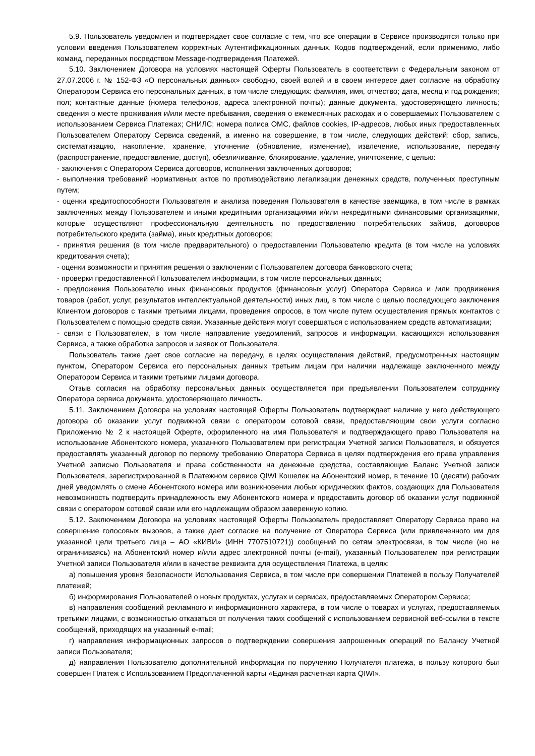5.9. Пользователь уведомлен и подтверждает свое согласие с тем, что все операции в Сервисе производятся только при условии введения Пользователем корректных Аутентификационных данных, Кодов подтверждений, если применимо, либо команд, переданных посредством Message-подтверждения Платежей.
5.10. Заключением Договора на условиях настоящей Оферты Пользователь в соответствии с Федеральным законом от 27.07.2006 г. № 152-ФЗ «О персональных данных» свободно, своей волей и в своем интересе дает согласие на обработку Оператором Сервиса его персональных данных, в том числе следующих: фамилия, имя, отчество; дата, месяц и год рождения; пол; контактные данные (номера телефонов, адреса электронной почты); данные документа, удостоверяющего личность; сведения о месте проживания и/или месте пребывания, сведения о ежемесячных расходах и о совершаемых Пользователем с использованием Сервиса Платежах; СНИЛС; номера полиса ОМС, файлов cookies, IP-адресов, любых иных предоставленных Пользователем Оператору Сервиса сведений, а именно на совершение, в том числе, следующих действий: сбор, запись, систематизацию, накопление, хранение, уточнение (обновление, изменение), извлечение, использование, передачу (распространение, предоставление, доступ), обезличивание, блокирование, удаление, уничтожение, с целью:
- заключения с Оператором Сервиса договоров, исполнения заключенных договоров;
- выполнения требований нормативных актов по противодействию легализации денежных средств, полученных преступным путем;
- оценки кредитоспособности Пользователя и анализа поведения Пользователя в качестве заемщика, в том числе в рамках заключенных между Пользователем и иными кредитными организациями и/или некредитными финансовыми организациями, которые осуществляют профессиональную деятельность по предоставлению потребительских займов, договоров потребительского кредита (займа), иных кредитных договоров;
- принятия решения (в том числе предварительного) о предоставлении Пользователю кредита (в том числе на условиях кредитования счета);
- оценки возможности и принятия решения о заключении с Пользователем договора банковского счета;
- проверки предоставленной Пользователем информации, в том числе персональных данных;
- предложения Пользователю иных финансовых продуктов (финансовых услуг) Оператора Сервиса и /или продвижения товаров (работ, услуг, результатов интеллектуальной деятельности) иных лиц, в том числе с целью последующего заключения Клиентом договоров с такими третьими лицами, проведения опросов, в том числе путем осуществления прямых контактов с Пользователем с помощью средств связи. Указанные действия могут совершаться с использованием средств автоматизации;
- связи с Пользователем, в том числе направление уведомлений, запросов и информации, касающихся использования Сервиса, а также обработка запросов и заявок от Пользователя.
Пользователь также дает свое согласие на передачу, в целях осуществления действий, предусмотренных настоящим пунктом, Оператором Сервиса его персональных данных третьим лицам при наличии надлежаще заключенного между Оператором Сервиса и такими третьими лицами договора.
Отзыв согласия на обработку персональных данных осуществляется при предъявлении Пользователем сотруднику Оператора сервиса документа, удостоверяющего личность.
5.11. Заключением Договора на условиях настоящей Оферты Пользователь подтверждает наличие у него действующего договора об оказании услуг подвижной связи с оператором сотовой связи, предоставляющим свои услуги согласно Приложению № 2 к настоящей Оферте, оформленного на имя Пользователя и подтверждающего право Пользователя на использование Абонентского номера, указанного Пользователем при регистрации Учетной записи Пользователя, и обязуется предоставлять указанный договор по первому требованию Оператора Сервиса в целях подтверждения его права управления Учетной записью Пользователя и права собственности на денежные средства, составляющие Баланс Учетной записи Пользователя, зарегистрированной в Платежном сервисе QIWI Кошелек на Абонентский номер, в течение 10 (десяти) рабочих дней уведомлять о смене Абонентского номера или возникновении любых юридических фактов, создающих для Пользователя невозможность подтвердить принадлежность ему Абонентского номера и предоставить договор об оказании услуг подвижной связи с оператором сотовой связи или его надлежащим образом заверенную копию.
5.12. Заключением Договора на условиях настоящей Оферты Пользователь предоставляет Оператору Сервиса право на совершение голосовых вызовов, а также дает согласие на получение от Оператора Сервиса (или привлеченного им для указанной цели третьего лица – АО «КИВИ» (ИНН 7707510721)) сообщений по сетям электросвязи, в том числе (но не ограничиваясь) на Абонентский номер и/или адрес электронной почты (e-mail), указанный Пользователем при регистрации Учетной записи Пользователя и/или в качестве реквизита для осуществления Платежа, в целях:
а) повышения уровня безопасности Использования Сервиса, в том числе при совершении Платежей в пользу Получателей платежей;
б) информирования Пользователей о новых продуктах, услугах и сервисах, предоставляемых Оператором Сервиса;
в) направления сообщений рекламного и информационного характера, в том числе о товарах и услугах, предоставляемых третьими лицами, с возможностью отказаться от получения таких сообщений с использованием сервисной веб-ссылки в тексте сообщений, приходящих на указанный e-mail;
г) направления информационных запросов о подтверждении совершения запрошенных операций по Балансу Учетной записи Пользователя;
д) направления Пользователю дополнительной информации по поручению Получателя платежа, в пользу которого был совершен Платеж с Использованием Предоплаченной карты «Единая расчетная карта QIWI».